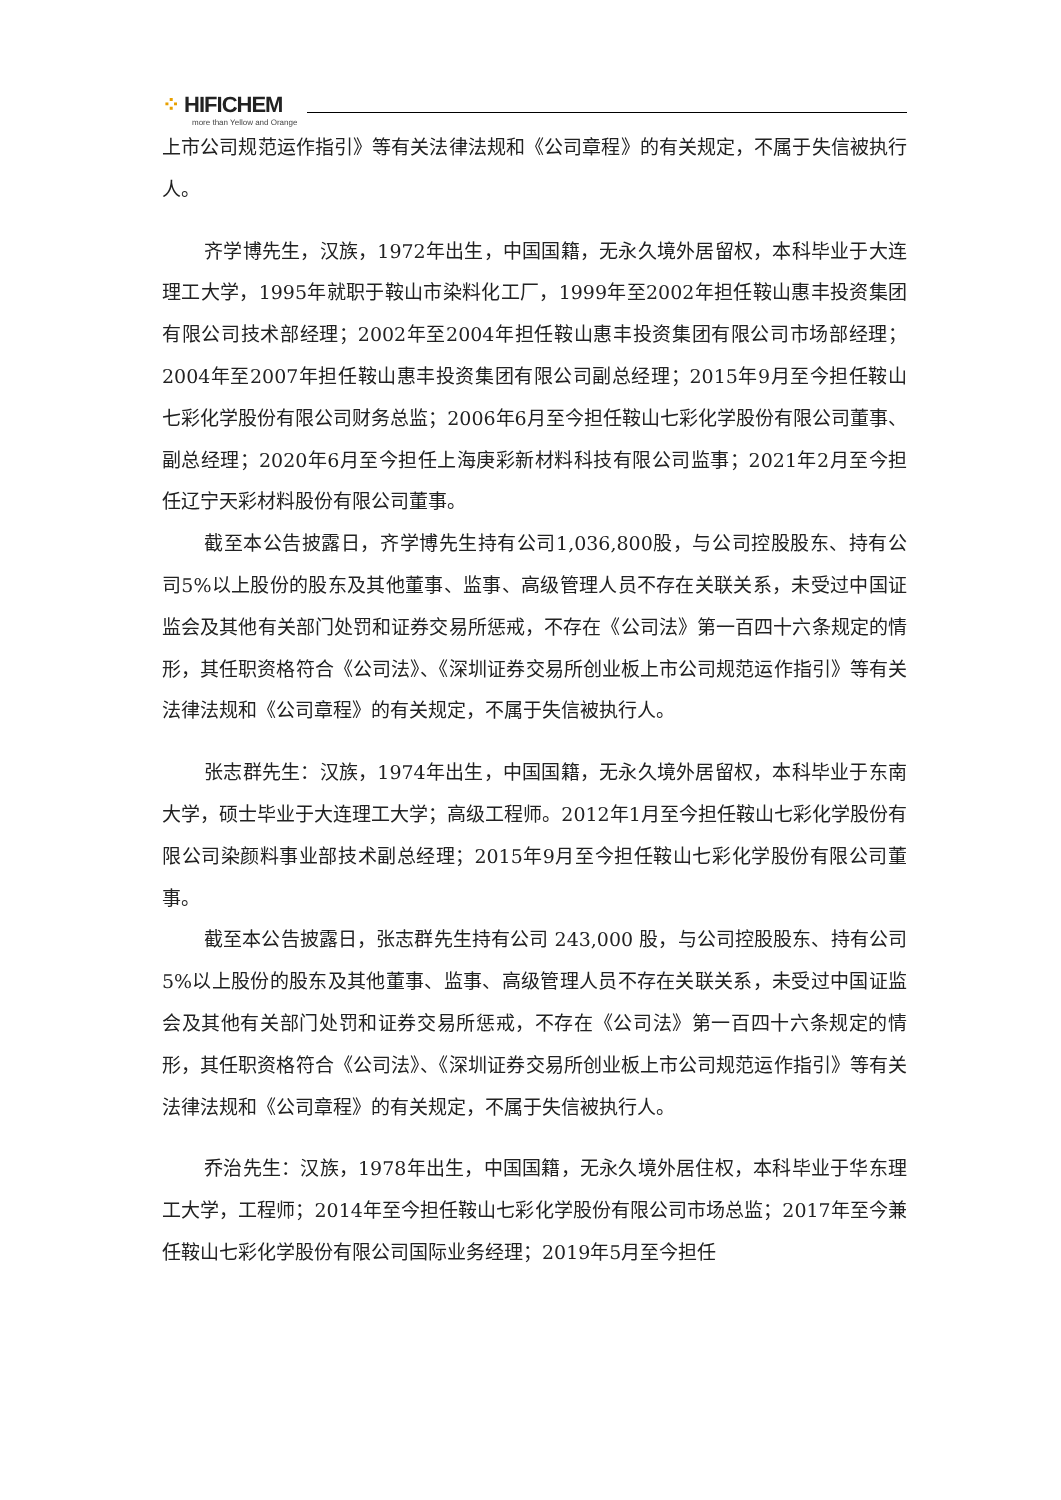⁘ HIFICHEM
more than Yellow and Orange
上市公司规范运作指引》等有关法律法规和《公司章程》的有关规定，不属于失信被执行人。
齐学博先生，汉族，1972年出生，中国国籍，无永久境外居留权，本科毕业于大连理工大学，1995年就职于鞍山市染料化工厂，1999年至2002年担任鞍山惠丰投资集团有限公司技术部经理；2002年至2004年担任鞍山惠丰投资集团有限公司市场部经理；2004年至2007年担任鞍山惠丰投资集团有限公司副总经理；2015年9月至今担任鞍山七彩化学股份有限公司财务总监；2006年6月至今担任鞍山七彩化学股份有限公司董事、副总经理；2020年6月至今担任上海庚彩新材料科技有限公司监事；2021年2月至今担任辽宁天彩材料股份有限公司董事。
截至本公告披露日，齐学博先生持有公司1,036,800股，与公司控股股东、持有公司5%以上股份的股东及其他董事、监事、高级管理人员不存在关联关系，未受过中国证监会及其他有关部门处罚和证券交易所惩戒，不存在《公司法》第一百四十六条规定的情形，其任职资格符合《公司法》、《深圳证券交易所创业板上市公司规范运作指引》等有关法律法规和《公司章程》的有关规定，不属于失信被执行人。
张志群先生：汉族，1974年出生，中国国籍，无永久境外居留权，本科毕业于东南大学，硕士毕业于大连理工大学；高级工程师。2012年1月至今担任鞍山七彩化学股份有限公司染颜料事业部技术副总经理；2015年9月至今担任鞍山七彩化学股份有限公司董事。
截至本公告披露日，张志群先生持有公司 243,000 股，与公司控股股东、持有公司 5%以上股份的股东及其他董事、监事、高级管理人员不存在关联关系，未受过中国证监会及其他有关部门处罚和证券交易所惩戒，不存在《公司法》第一百四十六条规定的情形，其任职资格符合《公司法》、《深圳证券交易所创业板上市公司规范运作指引》等有关法律法规和《公司章程》的有关规定，不属于失信被执行人。
乔治先生：汉族，1978年出生，中国国籍，无永久境外居住权，本科毕业于华东理工大学，工程师；2014年至今担任鞍山七彩化学股份有限公司市场总监；2017年至今兼任鞍山七彩化学股份有限公司国际业务经理；2019年5月至今担任